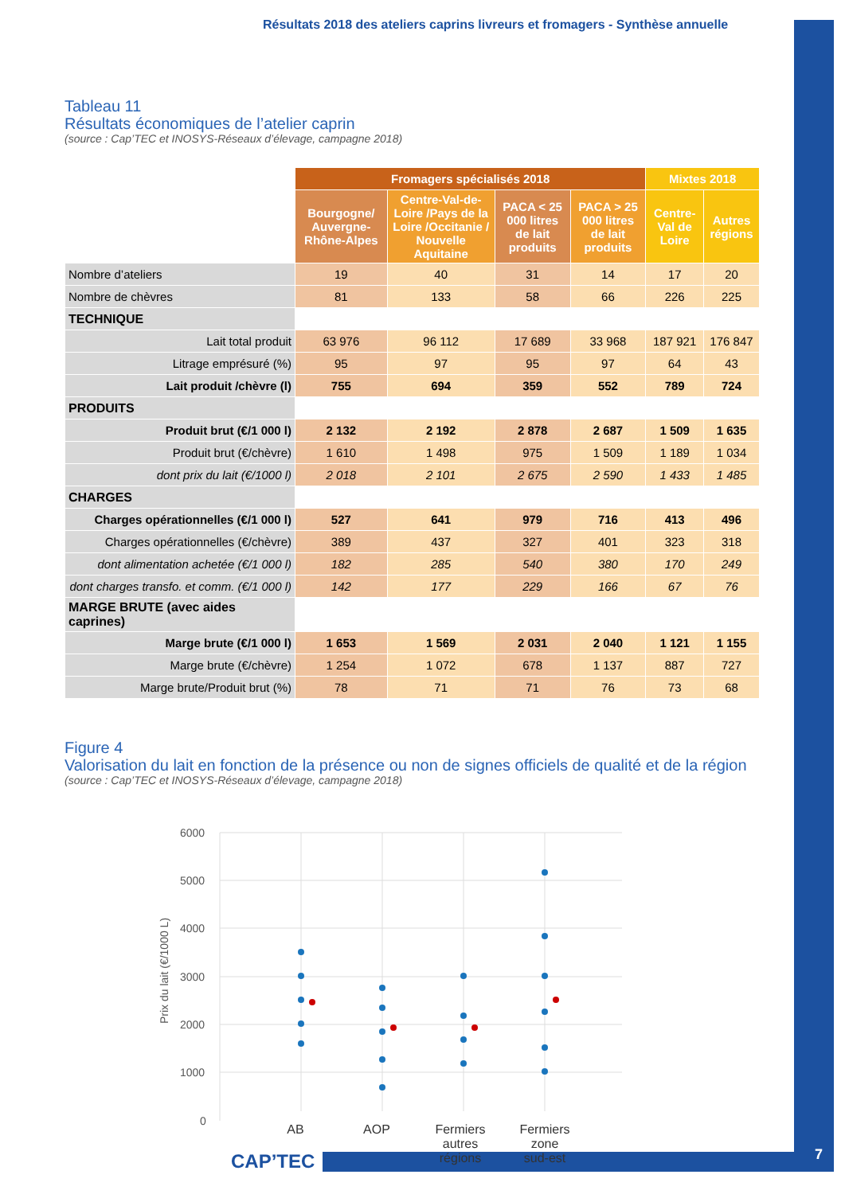Résultats 2018 des ateliers caprins livreurs et fromagers - Synthèse annuelle
Tableau 11
Résultats économiques de l’atelier caprin
(source : Cap’TEC et INOSYS-Réseaux d’élevage, campagne 2018)
| | Fromagers spécialisés 2018 | | | | Mixtes 2018 | |
| --- | --- | --- | --- | --- | --- | --- |
| | Bourgogne/ Auvergne-Rhône-Alpes | Centre-Val-de-Loire /Pays de la Loire /Occitanie / Nouvelle Aquitaine | PACA < 25 000 litres de lait produits | PACA > 25 000 litres de lait produits | Centre-Val de Loire | Autres régions |
| Nombre d’ateliers | 19 | 40 | 31 | 14 | 17 | 20 |
| Nombre de chèvres | 81 | 133 | 58 | 66 | 226 | 225 |
| TECHNIQUE | | | | | | |
| Lait total produit | 63 976 | 96 112 | 17 689 | 33 968 | 187 921 | 176 847 |
| Litrage emprésuré (%) | 95 | 97 | 95 | 97 | 64 | 43 |
| Lait produit /chèvre (l) | 755 | 694 | 359 | 552 | 789 | 724 |
| PRODUITS | | | | | | |
| Produit brut (€/1 000 l) | 2 132 | 2 192 | 2 878 | 2 687 | 1 509 | 1 635 |
| Produit brut (€/chèvre) | 1 610 | 1 498 | 975 | 1 509 | 1 189 | 1 034 |
| dont prix du lait (€/1000 l) | 2 018 | 2 101 | 2 675 | 2 590 | 1 433 | 1 485 |
| CHARGES | | | | | | |
| Charges opérationnelles (€/1 000 l) | 527 | 641 | 979 | 716 | 413 | 496 |
| Charges opérationnelles (€/chèvre) | 389 | 437 | 327 | 401 | 323 | 318 |
| dont alimentation achetée (€/1 000 l) | 182 | 285 | 540 | 380 | 170 | 249 |
| dont charges transfo. et comm. (€/1 000 l) | 142 | 177 | 229 | 166 | 67 | 76 |
| MARGE BRUTE (avec aides caprines) | | | | | | |
| Marge brute (€/1 000 l) | 1 653 | 1 569 | 2 031 | 2 040 | 1 121 | 1 155 |
| Marge brute (€/chèvre) | 1 254 | 1 072 | 678 | 1 137 | 887 | 727 |
| Marge brute/Produit brut (%) | 78 | 71 | 71 | 76 | 73 | 68 |
Figure 4
Valorisation du lait en fonction de la présence ou non de signes officiels de qualité et de la région
(source : Cap’TEC et INOSYS-Réseaux d’élevage, campagne 2018)
6000
5000
4000
3000
2000
1000
0
Prix du lait (€/1000 L)
AB
AOP
Fermiers
autres
régions
Fermiers
zone
sud-est
CAP’TEC 7